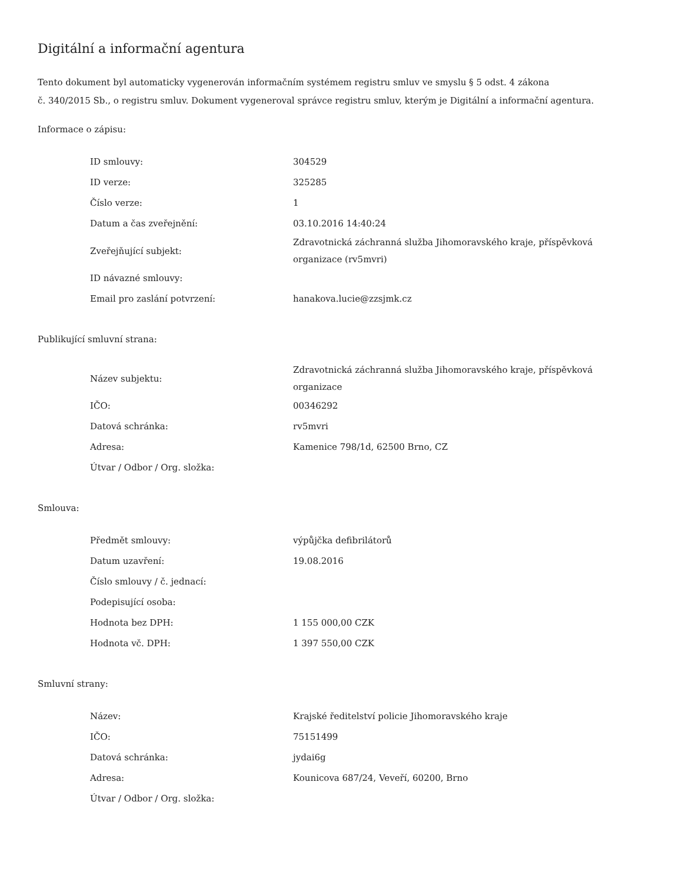Digitální a informační agentura
Tento dokument byl automaticky vygenerován informačním systémem registru smluv ve smyslu § 5 odst. 4 zákona
č. 340/2015 Sb., o registru smluv. Dokument vygeneroval správce registru smluv, kterým je Digitální a informační agentura.
Informace o zápisu:
| ID smlouvy: | 304529 |
| ID verze: | 325285 |
| Číslo verze: | 1 |
| Datum a čas zveřejnění: | 03.10.2016 14:40:24 |
| Zveřejňující subjekt: | Zdravotnická záchranná služba Jihomoravského kraje, příspěvková organizace (rv5mvri) |
| ID návazné smlouvy: | |
| Email pro zaslání potvrzení: | hanakova.lucie@zzsjmk.cz |
Publikující smluvní strana:
| Název subjektu: | Zdravotnická záchranná služba Jihomoravského kraje, příspěvková organizace |
| IČO: | 00346292 |
| Datová schránka: | rv5mvri |
| Adresa: | Kamenice 798/1d, 62500 Brno, CZ |
| Útvar / Odbor / Org. složka: | |
Smlouva:
| Předmět smlouvy: | výpůjčka defibrilátorů |
| Datum uzavření: | 19.08.2016 |
| Číslo smlouvy / č. jednací: | |
| Podepisující osoba: | |
| Hodnota bez DPH: | 1 155 000,00 CZK |
| Hodnota vč. DPH: | 1 397 550,00 CZK |
Smluvní strany:
| Název: | Krajské ředitelství policie Jihomoravského kraje |
| IČO: | 75151499 |
| Datová schránka: | jydai6g |
| Adresa: | Kounicova 687/24, Veveří, 60200, Brno |
| Útvar / Odbor / Org. složka: | |